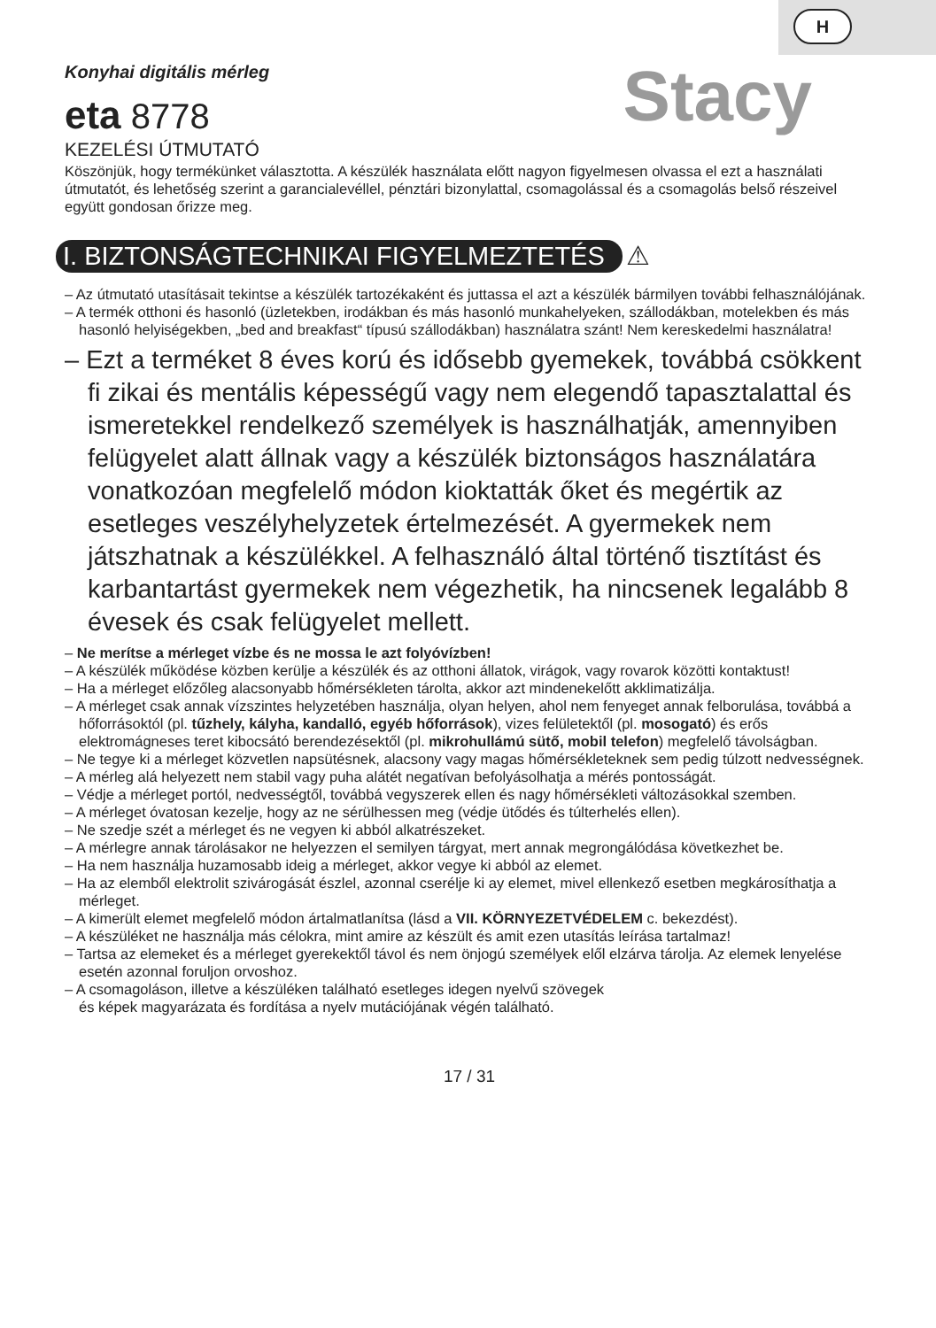H
Konyhai digitális mérleg
eta 8778
Stacy
KEZELÉSI ÚTMUTATÓ
Köszönjük, hogy termékünket választotta. A készülék használata előtt nagyon figyelmesen olvassa el ezt a használati útmutatót, és lehetőség szerint a garancialevéllel, pénztári bizonylattal, csomagolással és a csomagolás belső részeivel együtt gondosan őrizze meg.
I. BIZTONSÁGTECHNIKAI FIGYELMEZTETÉS
⚠
– Az útmutató utasításait tekintse a készülék tartozékaként és juttassa el azt a készülék bármilyen további felhasználójának.
– A termék otthoni és hasonló (üzletekben, irodákban és más hasonló munkahelyeken, szállodákban, motelekben és más hasonló helyiségekben, „bed and breakfast“ típusú szállodákban) használatra szánt! Nem kereskedelmi használatra!
– Ezt a terméket 8 éves korú és idősebb gyemekek, továbbá csökkent fi zikai és mentális képességű vagy nem elegendő tapasztalattal és ismeretekkel rendelkező személyek is használhatják, amennyiben felügyelet alatt állnak vagy a készülék biztonságos használatára vonatkozóan megfelelő módon kioktatták őket és megértik az esetleges veszélyhelyzetek értelmezését. A gyermekek nem játszhatnak a készülékkel. A felhasználó által történő tisztítást és karbantartást gyermekek nem végezhetik, ha nincsenek legalább 8 évesek és csak felügyelet mellett.
– Ne merítse a mérleget vízbe és ne mossa le azt folyóvízben!
– A készülék működése közben kerülje a készülék és az otthoni állatok, virágok, vagy rovarok közötti kontaktust!
– Ha a mérleget előzőleg alacsonyabb hőmérsékleten tárolta, akkor azt mindenekelőtt akklimatizálja.
– A mérleget csak annak vízszintes helyzetében használja, olyan helyen, ahol nem fenyeget annak felborulása, továbbá a hőforrásoktól (pl. tűzhely, kályha, kandalló, egyéb hőforrások), vizes felületektől (pl. mosogató) és erős elektromágneses teret kibocsátó berendezésektől (pl. mikrohullámú sütő, mobil telefon) megfelelő távolságban.
– Ne tegye ki a mérleget közvetlen napsütésnek, alacsony vagy magas hőmérsékleteknek sem pedig túlzott nedvességnek.
– A mérleg alá helyezett nem stabil vagy puha alátét negatívan befolyásolhatja a mérés pontosságát.
– Védje a mérleget portól, nedvességtől, továbbá vegyszerek ellen és nagy hőmérsékleti változásokkal szemben.
– A mérleget óvatosan kezelje, hogy az ne sérülhessen meg (védje ütődés és túlterhelés ellen).
– Ne szedje szét a mérleget és ne vegyen ki abból alkatrészeket.
– A mérlegre annak tárolásakor ne helyezzen el semilyen tárgyat, mert annak megrongálódása következhet be.
– Ha nem használja huzamosabb ideig a mérleget, akkor vegye ki abból az elemet.
– Ha az elemből elektrolit szivárogását észlel, azonnal cserélje ki ay elemet, mivel ellenkező esetben megkárosíthatja a mérleget.
– A kimerült elemet megfelelő módon ártalmatlanítsa (lásd a VII. KÖRNYEZETVÉDELEM c. bekezdést).
– A készüléket ne használja más célokra, mint amire az készült és amit ezen utasítás leírása tartalmaz!
– Tartsa az elemeket és a mérleget gyerekektől távol és nem önjogú személyek elől elzárva tárolja. Az elemek lenyelése esetén azonnal foruljon orvoshoz.
– A csomagoláson, illetve a készüléken található esetleges idegen nyelvű szövegek
és képek magyarázata és fordítása a nyelv mutációjának végén található.
17 / 31